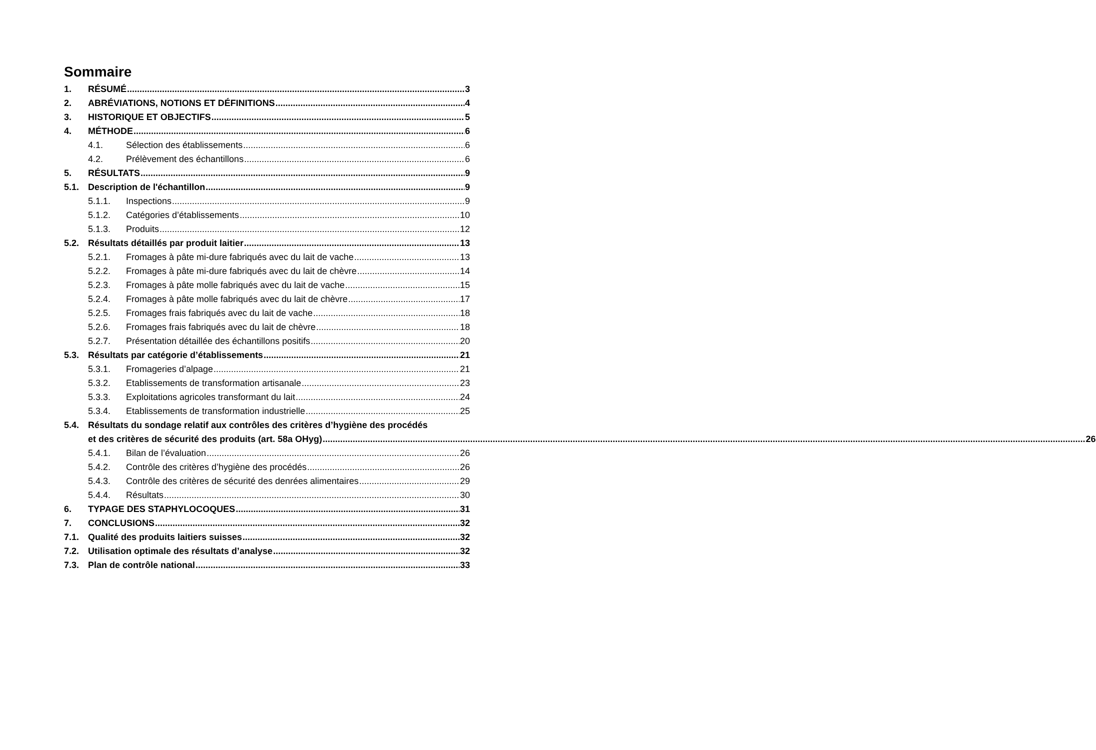Sommaire
1. RÉSUMÉ 3
2. ABRÉVIATIONS, NOTIONS ET DÉFINITIONS 4
3. HISTORIQUE ET OBJECTIFS 5
4. MÉTHODE 6
4.1. Sélection des établissements 6
4.2. Prélèvement des échantillons 6
5. RÉSULTATS 9
5.1. Description de l'échantillon 9
5.1.1. Inspections 9
5.1.2. Catégories d’établissements 10
5.1.3. Produits 12
5.2. Résultats détaillés par produit laitier 13
5.2.1. Fromages à pâte mi-dure fabriqués avec du lait de vache 13
5.2.2. Fromages à pâte mi-dure fabriqués avec du lait de chèvre 14
5.2.3. Fromages à pâte molle fabriqués avec du lait de vache 15
5.2.4. Fromages à pâte molle fabriqués avec du lait de chèvre 17
5.2.5. Fromages frais fabriqués avec du lait de vache 18
5.2.6. Fromages frais fabriqués avec du lait de chèvre 18
5.2.7. Présentation détaillée des échantillons positifs 20
5.3. Résultats par catégorie d’établissements 21
5.3.1. Fromageries d’alpage 21
5.3.2. Etablissements de transformation artisanale 23
5.3.3. Exploitations agricoles transformant du lait 24
5.3.4. Etablissements de transformation industrielle 25
5.4. Résultats du sondage relatif aux contrôles des critères d’hygiène des procédés
et des critères de sécurité des produits (art. 58a OHyg) 26
5.4.1. Bilan de l’évaluation 26
5.4.2. Contrôle des critères d’hygiène des procédés 26
5.4.3. Contrôle des critères de sécurité des denrées alimentaires 29
5.4.4. Résultats 30
6. TYPAGE DES STAPHYLOCOQUES 31
7. CONCLUSIONS 32
7.1. Qualité des produits laitiers suisses 32
7.2. Utilisation optimale des résultats d’analyse 32
7.3. Plan de contrôle national 33